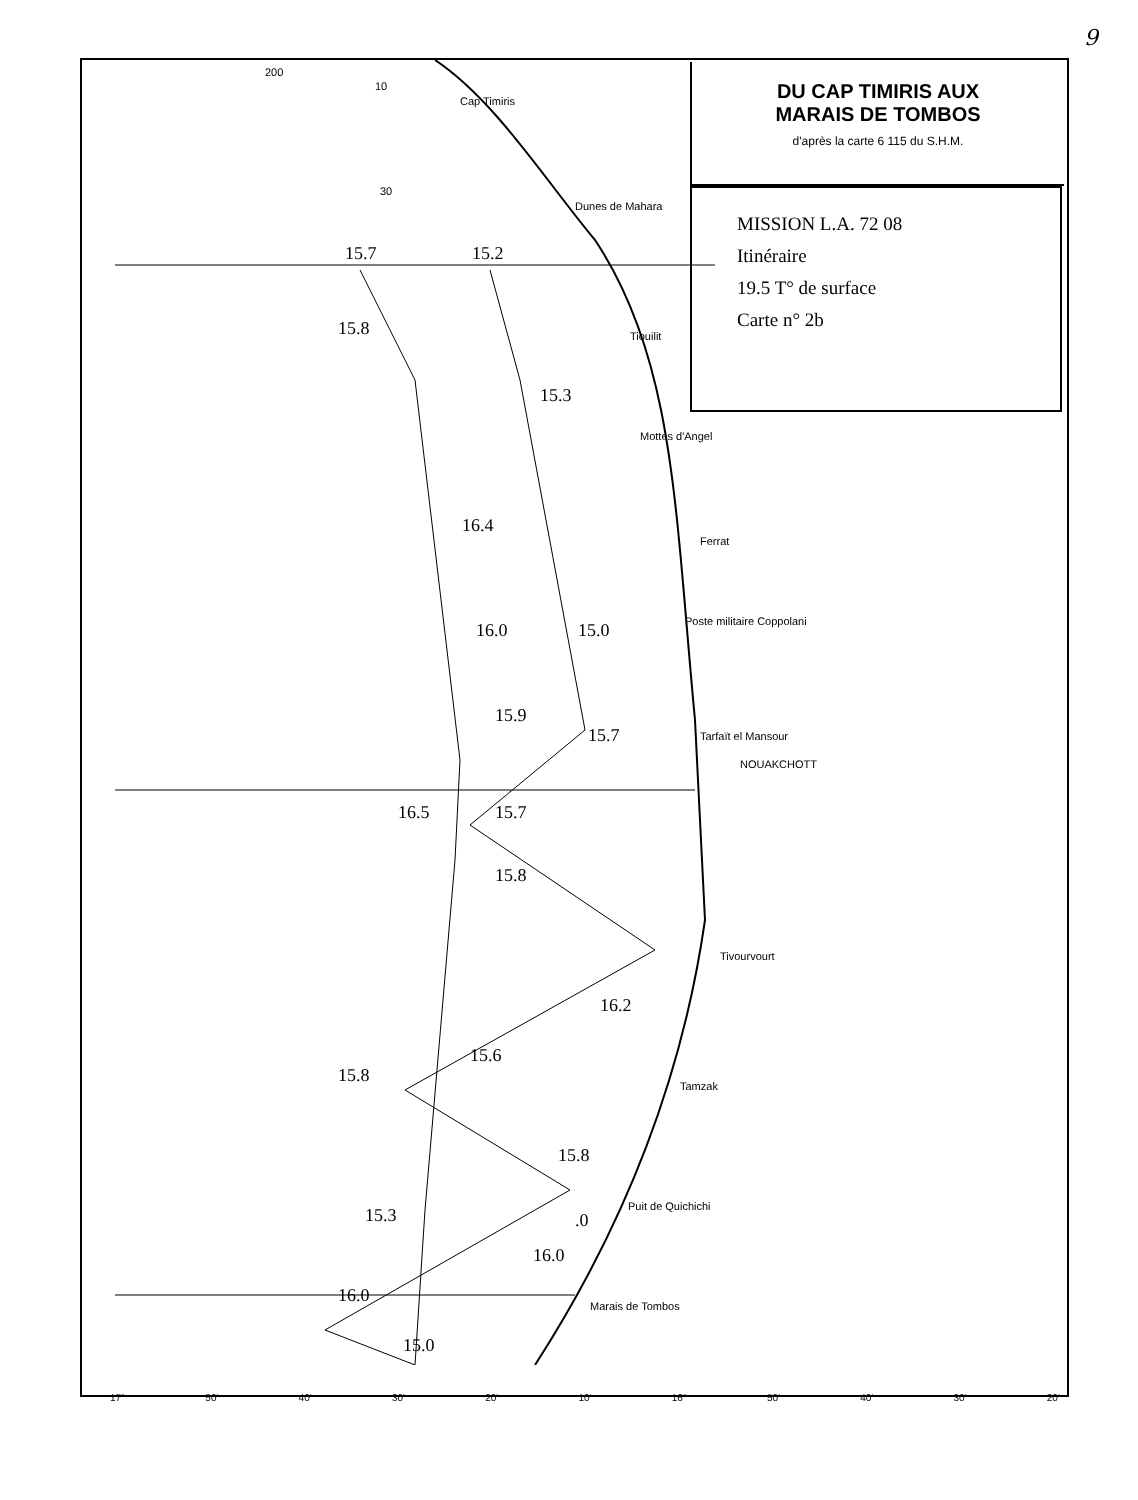9
DU CAP TIMIRIS AUX
MARAIS DE TOMBOS
d'après la carte 6 115 du S.H.M.
MISSION L.A. 72 08
Itinéraire
19.5 T° de surface
Carte n° 2b
200
10
30
Cap Timiris
Dunes de Mahara
Tiouilit
Mottes d'Angel
Ferrat
Poste militaire Coppolani
Tarfaït el Mansour
NOUAKCHOTT
Tivourvourt
Tamzak
Puit de Quichichi
Marais de Tombos
15.7 15.2
15.8
15.3
16.4
16.0 15.0
15.9
15.7
16.5 15.7
15.8
16.2
15.6
15.8
15.8
15.3.0
16.0
16.0
15.0
17° 50' 40' 30' 20' 10' 16° 50' 40' 30' 20'